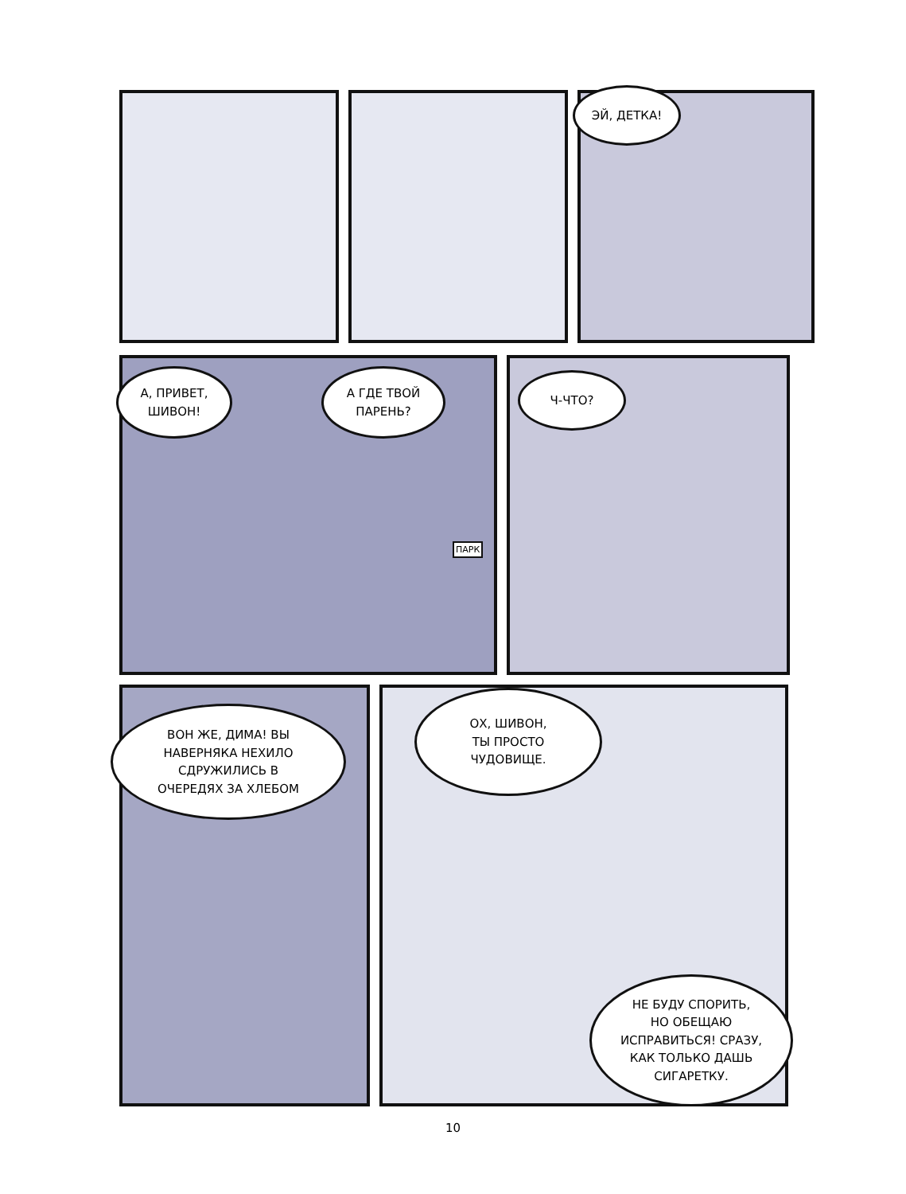ЭЙ, ДЕТКА!
А, ПРИВЕТ,
ШИВОН!
А ГДЕ ТВОЙ
ПАРЕНЬ?
ПАРК
Ч-ЧТО?
ВОН ЖЕ, ДИМА! ВЫ
НАВЕРНЯКА НЕХИЛО
СДРУЖИЛИСЬ В
ОЧЕРЕДЯХ ЗА ХЛЕБОМ
ОХ, ШИВОН,
ТЫ ПРОСТО
ЧУДОВИЩЕ.
НЕ БУДУ СПОРИТЬ,
НО ОБЕЩАЮ
ИСПРАВИТЬСЯ! СРАЗУ,
КАК ТОЛЬКО ДАШЬ
СИГАРЕТКУ.
10